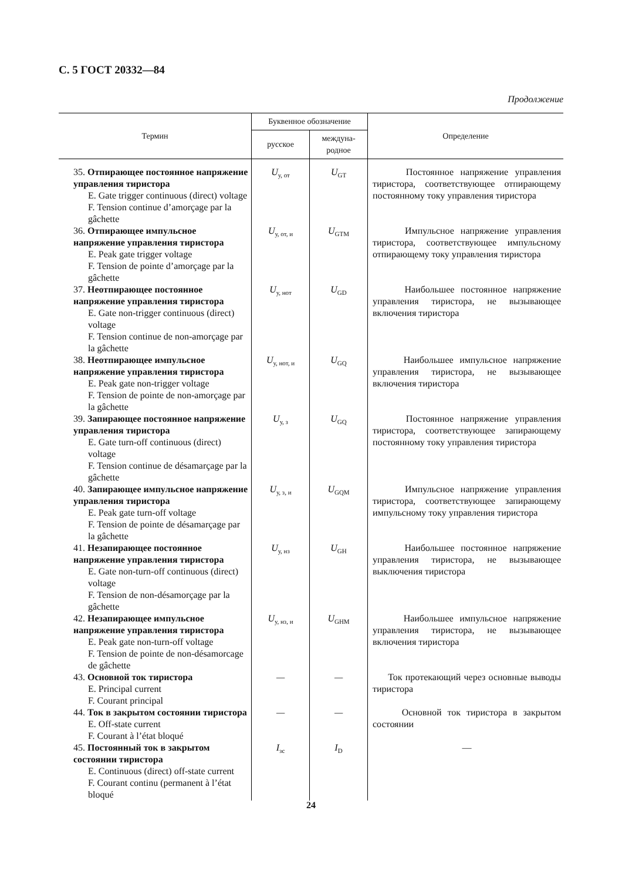С. 5 ГОСТ 20332—84
Продолжение
| Термин | Буквенное обозначение | | Определение |
| --- | --- | --- | --- |
| | русское | междуна- родное | |
| 35. Отпирающее постоянное напряжение управления тиристора E. Gate trigger continuous (direct) voltage F. Tension continue d’amorçage par la gâchette | U<sub>у, от</sub> | U<sub>GT</sub> | Постоянное напряжение управления тиристора, соответствующее отпирающему постоянному току управления тиристора |
| 36. Отпирающее импульсное напряжение управления тиристора E. Peak gate trigger voltage F. Tension de pointe d’amorçage par la gâchette | U<sub>у, от, и</sub> | U<sub>GTM</sub> | Импульсное напряжение управления тиристора, соответствующее импульсному отпирающему току управления тиристора |
| 37. Неотпирающее постоянное напряжение управления тиристора E. Gate non-trigger continuous (direct) voltage F. Tension continue de non-amorçage par la gâchette | U<sub>у, нот</sub> | U<sub>GD</sub> | Наибольшее постоянное напряжение управления тиристора, не вызывающее включения тиристора |
| 38. Неотпирающее импульсное напряжение управления тиристора E. Peak gate non-trigger voltage F. Tension de pointe de non-amorçage par la gâchette | U<sub>у, нот, и</sub> | U<sub>GQ</sub> | Наибольшее импульсное напряжение управления тиристора, не вызывающее включения тиристора |
| 39. Запирающее постоянное напряжение управления тиристора E. Gate turn-off continuous (direct) voltage F. Tension continue de désamarçage par la gâchette | U<sub>у, з</sub> | U<sub>GQ</sub> | Постоянное напряжение управления тиристора, соответствующее запирающему постоянному току управления тиристора |
| 40. Запирающее импульсное напряжение управления тиристора E. Peak gate turn-off voltage F. Tension de pointe de désamarçage par la gâchette | U<sub>у, з, и</sub> | U<sub>GQM</sub> | Импульсное напряжение управления тиристора, соответствующее запирающему импульсному току управления тиристора |
| 41. Незапирающее постоянное напряжение управления тиристора E. Gate non-turn-off continuous (direct) voltage F. Tension de non-désamorçage par la gâchette | U<sub>у, нз</sub> | U<sub>GH</sub> | Наибольшее постоянное напряжение управления тиристора, не вызывающее выключения тиристора |
| 42. Незапирающее импульсное напряжение управления тиристора E. Peak gate non-turn-off voltage F. Tension de pointe de non-désamorcage de gâchette | U<sub>у, нз, и</sub> | U<sub>GHM</sub> | Наибольшее импульсное напряжение управления тиристора, не вызывающее включения тиристора |
| 43. Основной ток тиристора E. Principal current F. Courant principal | — | — | Ток протекающий через основные выводы тиристора |
| 44. Ток в закрытом состоянии тиристора E. Off-state current F. Courant à l’état bloqué | — | — | Основной ток тиристора в закрытом состоянии |
| 45. Постоянный ток в закрытом состоянии тиристора E. Continuous (direct) off-state current F. Courant continu (permanent à l’état bloqué | I<sub>зс</sub> | I<sub>D</sub> | — |
24